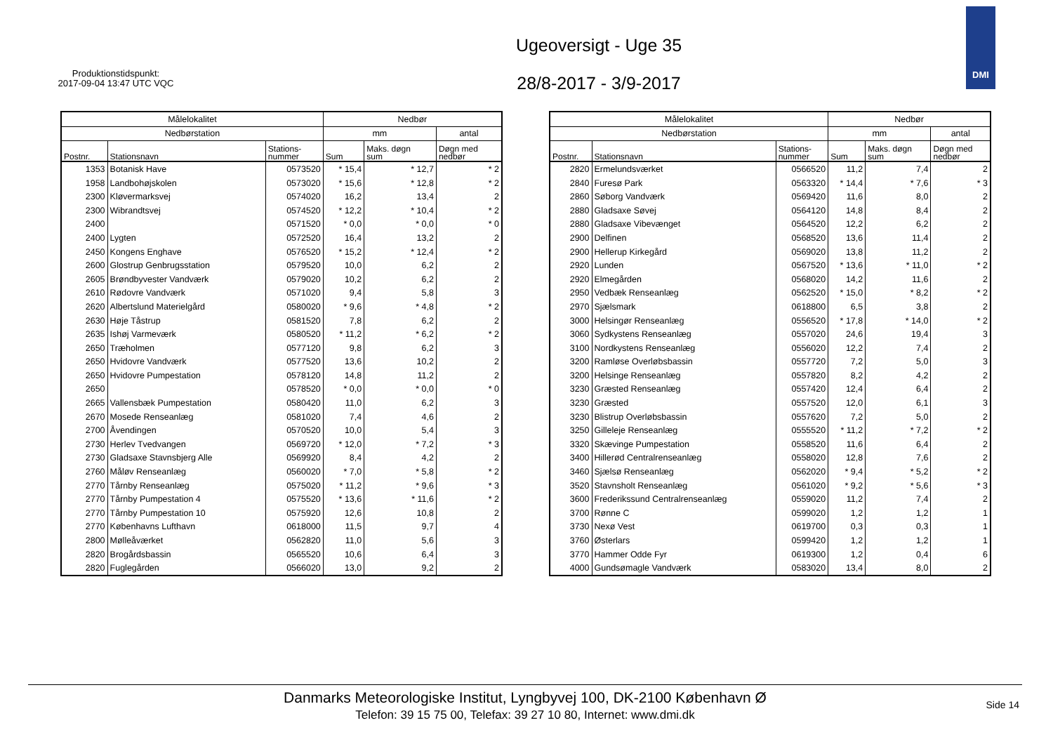Produktionstidspunkt:
2017-09-04 13:47 UTC VQC
Ugeoversigt - Uge 35
28/8-2017 - 3/9-2017
DMI
| Målelokalitet | | | Nedbør | | |
| --- | --- | --- | --- | --- | --- |
| Nedbørstation | | | mm | | antal |
| Postnr. | Stationsnavn | Stations- nummer | Sum | Maks. døgn sum | Døgn med nedbør |
| 1353 | Botanisk Have | 0573520 | * 15,4 | * 12,7 | * 2 |
| 1958 | Landbohøjskolen | 0573020 | * 15,6 | * 12,8 | * 2 |
| 2300 | Kløvermarksvej | 0574020 | 16,2 | 13,4 | 2 |
| 2300 | Wibrandtsvej | 0574520 | * 12,2 | * 10,4 | * 2 |
| 2400 | | 0571520 | * 0,0 | * 0,0 | * 0 |
| 2400 | Lygten | 0572520 | 16,4 | 13,2 | 2 |
| 2450 | Kongens Enghave | 0576520 | * 15,2 | * 12,4 | * 2 |
| 2600 | Glostrup Genbrugsstation | 0579520 | 10,0 | 6,2 | 2 |
| 2605 | Brøndbyvester Vandværk | 0579020 | 10,2 | 6,2 | 2 |
| 2610 | Rødovre Vandværk | 0571020 | 9,4 | 5,8 | 3 |
| 2620 | Albertslund Materielgård | 0580020 | * 9,6 | * 4,8 | * 2 |
| 2630 | Høje Tåstrup | 0581520 | 7,8 | 6,2 | 2 |
| 2635 | Ishøj Varmeværk | 0580520 | * 11,2 | * 6,2 | * 2 |
| 2650 | Træholmen | 0577120 | 9,8 | 6,2 | 3 |
| 2650 | Hvidovre Vandværk | 0577520 | 13,6 | 10,2 | 2 |
| 2650 | Hvidovre Pumpestation | 0578120 | 14,8 | 11,2 | 2 |
| 2650 | | 0578520 | * 0,0 | * 0,0 | * 0 |
| 2665 | Vallensbæk Pumpestation | 0580420 | 11,0 | 6,2 | 3 |
| 2670 | Mosede Renseanlæg | 0581020 | 7,4 | 4,6 | 2 |
| 2700 | Åvendingen | 0570520 | 10,0 | 5,4 | 3 |
| 2730 | Herlev Tvedvangen | 0569720 | * 12,0 | * 7,2 | * 3 |
| 2730 | Gladsaxe Stavnsbjerg Alle | 0569920 | 8,4 | 4,2 | 2 |
| 2760 | Måløv Renseanlæg | 0560020 | * 7,0 | * 5,8 | * 2 |
| 2770 | Tårnby Renseanlæg | 0575020 | * 11,2 | * 9,6 | * 3 |
| 2770 | Tårnby Pumpestation 4 | 0575520 | * 13,6 | * 11,6 | * 2 |
| 2770 | Tårnby Pumpestation 10 | 0575920 | 12,6 | 10,8 | 2 |
| 2770 | Københavns Lufthavn | 0618000 | 11,5 | 9,7 | 4 |
| 2800 | Mølleåværket | 0562820 | 11,0 | 5,6 | 3 |
| 2820 | Brogårdsbassin | 0565520 | 10,6 | 6,4 | 3 |
| 2820 | Fuglegården | 0566020 | 13,0 | 9,2 | 2 |
| Målelokalitet | | | Nedbør | | |
| --- | --- | --- | --- | --- | --- |
| Nedbørstation | | | mm | | antal |
| Postnr. | Stationsnavn | Stations- nummer | Sum | Maks. døgn sum | Døgn med nedbør |
| 2820 | Ermelundsværket | 0566520 | 11,2 | 7,4 | 2 |
| 2840 | Furesø Park | 0563320 | * 14,4 | * 7,6 | * 3 |
| 2860 | Søborg Vandværk | 0569420 | 11,6 | 8,0 | 2 |
| 2880 | Gladsaxe Søvej | 0564120 | 14,8 | 8,4 | 2 |
| 2880 | Gladsaxe Vibevænget | 0564520 | 12,2 | 6,2 | 2 |
| 2900 | Delfinen | 0568520 | 13,6 | 11,4 | 2 |
| 2900 | Hellerup Kirkegård | 0569020 | 13,8 | 11,2 | 2 |
| 2920 | Lunden | 0567520 | * 13,6 | * 11,0 | * 2 |
| 2920 | Elmegården | 0568020 | 14,2 | 11,6 | 2 |
| 2950 | Vedbæk Renseanlæg | 0562520 | * 15,0 | * 8,2 | * 2 |
| 2970 | Sjælsmark | 0618800 | 6,5 | 3,8 | 2 |
| 3000 | Helsingør Renseanlæg | 0556520 | * 17,8 | * 14,0 | * 2 |
| 3060 | Sydkystens Renseanlæg | 0557020 | 24,6 | 19,4 | 3 |
| 3100 | Nordkystens Renseanlæg | 0556020 | 12,2 | 7,4 | 2 |
| 3200 | Ramløse Overløbsbassin | 0557720 | 7,2 | 5,0 | 3 |
| 3200 | Helsinge Renseanlæg | 0557820 | 8,2 | 4,2 | 2 |
| 3230 | Græsted Renseanlæg | 0557420 | 12,4 | 6,4 | 2 |
| 3230 | Græsted | 0557520 | 12,0 | 6,1 | 3 |
| 3230 | Blistrup Overløbsbassin | 0557620 | 7,2 | 5,0 | 2 |
| 3250 | Gilleleje Renseanlæg | 0555520 | * 11,2 | * 7,2 | * 2 |
| 3320 | Skævinge Pumpestation | 0558520 | 11,6 | 6,4 | 2 |
| 3400 | Hillerød Centralrenseanlæg | 0558020 | 12,8 | 7,6 | 2 |
| 3460 | Sjælsø Renseanlæg | 0562020 | * 9,4 | * 5,2 | * 2 |
| 3520 | Stavnsholt Renseanlæg | 0561020 | * 9,2 | * 5,6 | * 3 |
| 3600 | Frederikssund Centralrenseanlæg | 0559020 | 11,2 | 7,4 | 2 |
| 3700 | Rønne C | 0599020 | 1,2 | 1,2 | 1 |
| 3730 | Nexø Vest | 0619700 | 0,3 | 0,3 | 1 |
| 3760 | Østerlars | 0599420 | 1,2 | 1,2 | 1 |
| 3770 | Hammer Odde Fyr | 0619300 | 1,2 | 0,4 | 6 |
| 4000 | Gundsømagle Vandværk | 0583020 | 13,4 | 8,0 | 2 |
Danmarks Meteorologiske Institut, Lyngbyvej 100, DK-2100 København Ø
Telefon: 39 15 75 00, Telefax: 39 27 10 80, Internet: www.dmi.dk
Side 14